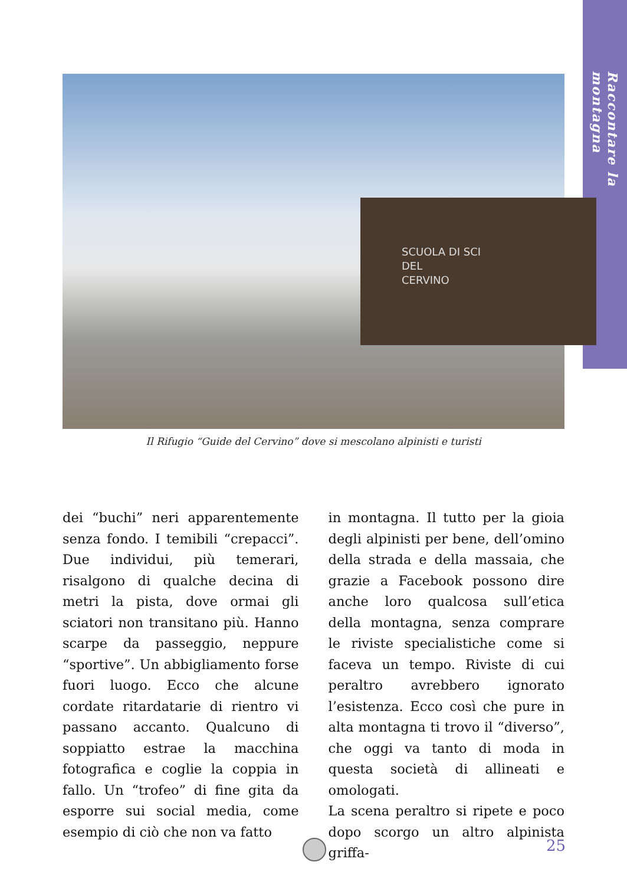Raccontare la montagna
SCUOLA DI SCI
DEL
CERVINO
Il Rifugio “Guide del Cervino” dove si mescolano alpinisti e turisti
dei “buchi” neri apparentemente senza fondo. I temibili “crepacci”. Due individui, più temerari, risalgono di qualche decina di metri la pista, dove ormai gli sciatori non transitano più. Hanno scarpe da passeggio, neppure “sportive”. Un abbigliamento forse fuori luogo. Ecco che alcune cordate ritardatarie di rientro vi passano accanto. Qualcuno di soppiatto estrae la macchina fotografica e coglie la coppia in fallo. Un “trofeo” di fine gita da esporre sui social media, come esempio di ciò che non va fatto
in montagna. Il tutto per la gioia degli alpinisti per bene, dell’omino della strada e della massaia, che grazie a Facebook possono dire anche loro qualcosa sull’etica della montagna, senza comprare le riviste specialistiche come si faceva un tempo. Riviste di cui peraltro avrebbero ignorato l’esistenza. Ecco così che pure in alta montagna ti trovo il “diverso”, che oggi va tanto di moda in questa società di allineati e omologati.
La scena peraltro si ripete e poco dopo scorgo un altro alpinista griffa-
25